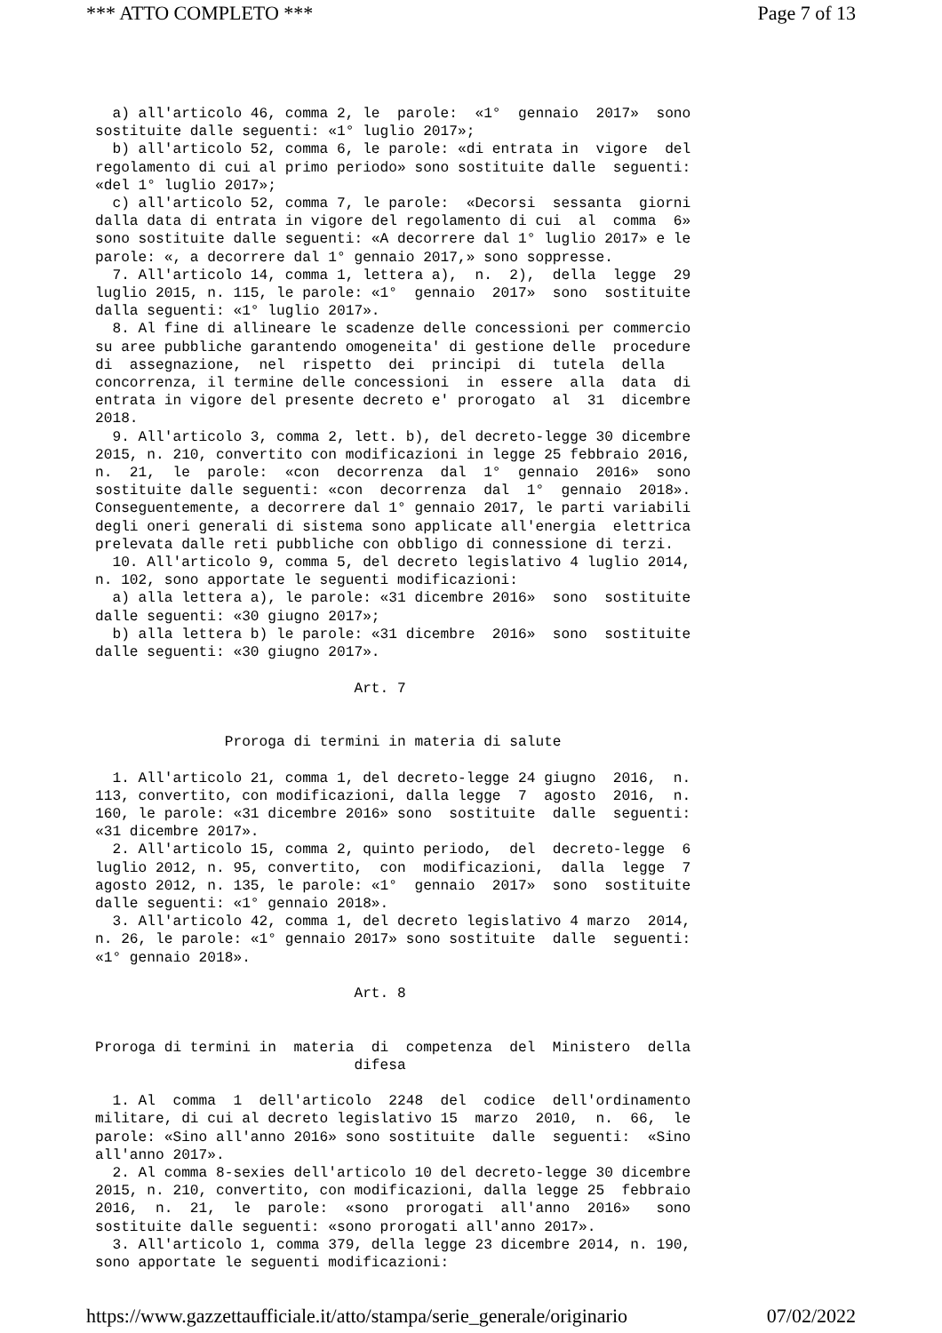*** ATTO COMPLETO *** Page 7 of 13
a) all'articolo 46, comma 2, le parole: «1° gennaio 2017» sono sostituite dalle seguenti: «1° luglio 2017»; b) all'articolo 52, comma 6, le parole: «di entrata in vigore del regolamento di cui al primo periodo» sono sostituite dalle seguenti: «del 1° luglio 2017»; c) all'articolo 52, comma 7, le parole: «Decorsi sessanta giorni dalla data di entrata in vigore del regolamento di cui al comma 6» sono sostituite dalle seguenti: «A decorrere dal 1° luglio 2017» e le parole: «, a decorrere dal 1° gennaio 2017,» sono soppresse. 7. All'articolo 14, comma 1, lettera a), n. 2), della legge 29 luglio 2015, n. 115, le parole: «1° gennaio 2017» sono sostituite dalla seguenti: «1° luglio 2017». 8. Al fine di allineare le scadenze delle concessioni per commercio su aree pubbliche garantendo omogeneita' di gestione delle procedure di assegnazione, nel rispetto dei principi di tutela della concorrenza, il termine delle concessioni in essere alla data di entrata in vigore del presente decreto e' prorogato al 31 dicembre 2018. 9. All'articolo 3, comma 2, lett. b), del decreto-legge 30 dicembre 2015, n. 210, convertito con modificazioni in legge 25 febbraio 2016, n. 21, le parole: «con decorrenza dal 1° gennaio 2016» sono sostituite dalle seguenti: «con decorrenza dal 1° gennaio 2018». Conseguentemente, a decorrere dal 1° gennaio 2017, le parti variabili degli oneri generali di sistema sono applicate all'energia elettrica prelevata dalle reti pubbliche con obbligo di connessione di terzi. 10. All'articolo 9, comma 5, del decreto legislativo 4 luglio 2014, n. 102, sono apportate le seguenti modificazioni: a) alla lettera a), le parole: «31 dicembre 2016» sono sostituite dalle seguenti: «30 giugno 2017»; b) alla lettera b) le parole: «31 dicembre 2016» sono sostituite dalle seguenti: «30 giugno 2017». Art. 7 Proroga di termini in materia di salute 1. All'articolo 21, comma 1, del decreto-legge 24 giugno 2016, n. 113, convertito, con modificazioni, dalla legge 7 agosto 2016, n. 160, le parole: «31 dicembre 2016» sono sostituite dalle seguenti: «31 dicembre 2017». 2. All'articolo 15, comma 2, quinto periodo, del decreto-legge 6 luglio 2012, n. 95, convertito, con modificazioni, dalla legge 7 agosto 2012, n. 135, le parole: «1° gennaio 2017» sono sostituite dalle seguenti: «1° gennaio 2018». 3. All'articolo 42, comma 1, del decreto legislativo 4 marzo 2014, n. 26, le parole: «1° gennaio 2017» sono sostituite dalle seguenti: «1° gennaio 2018». Art. 8 Proroga di termini in materia di competenza del Ministero della difesa 1. Al comma 1 dell'articolo 2248 del codice dell'ordinamento militare, di cui al decreto legislativo 15 marzo 2010, n. 66, le parole: «Sino all'anno 2016» sono sostituite dalle seguenti: «Sino all'anno 2017». 2. Al comma 8-sexies dell'articolo 10 del decreto-legge 30 dicembre 2015, n. 210, convertito, con modificazioni, dalla legge 25 febbraio 2016, n. 21, le parole: «sono prorogati all'anno 2016» sono sostituite dalle seguenti: «sono prorogati all'anno 2017». 3. All'articolo 1, comma 379, della legge 23 dicembre 2014, n. 190, sono apportate le seguenti modificazioni:
https://www.gazzettaufficiale.it/atto/stampa/serie_generale/originario 07/02/2022